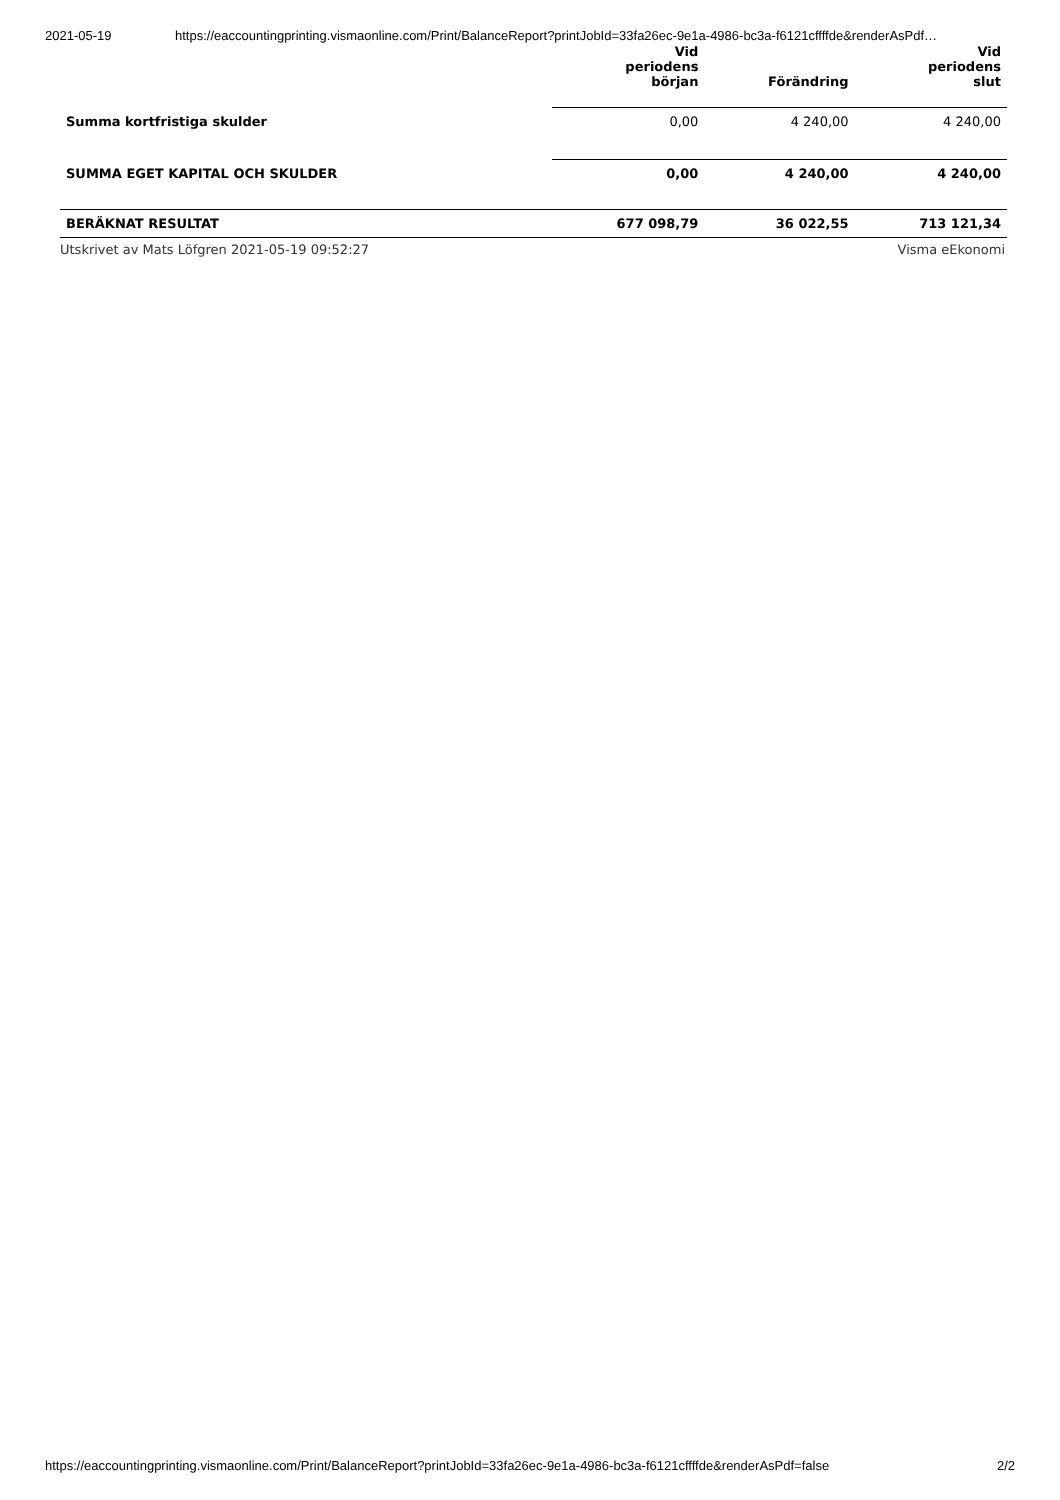2021-05-19 https://eaccountingprinting.vismaonline.com/Print/BalanceReport?printJobId=33fa26ec-9e1a-4986-bc3a-f6121cffffde&renderAsPdf…
| | Vid periodens början | Förändring | Vid periodens slut |
| --- | --- | --- | --- |
| Summa kortfristiga skulder | 0,00 | 4 240,00 | 4 240,00 |
| SUMMA EGET KAPITAL OCH SKULDER | 0,00 | 4 240,00 | 4 240,00 |
| BERÄKNAT RESULTAT | 677 098,79 | 36 022,55 | 713 121,34 |
Utskrivet av Mats Löfgren 2021-05-19 09:52:27 Visma eEkonomi
https://eaccountingprinting.vismaonline.com/Print/BalanceReport?printJobId=33fa26ec-9e1a-4986-bc3a-f6121cffffde&renderAsPdf=false 2/2